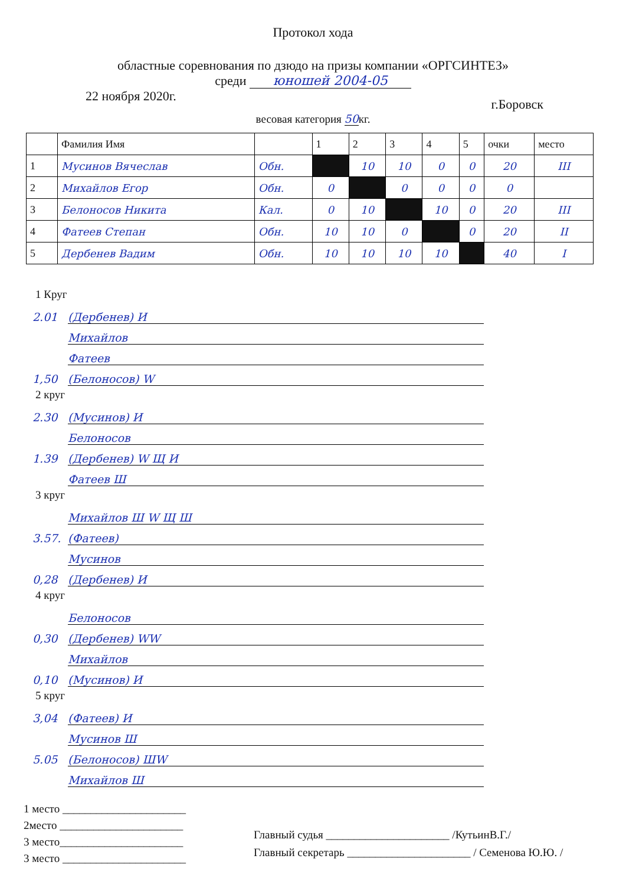Протокол хода
областные соревнования по дзюдо на призы компании «ОРГСИНТЕЗ»
среди юношей 2004-05
22 ноября 2020г. г.Боровск
весовая категория 50кг.
| | Фамилия Имя | | 1 | 2 | 3 | 4 | 5 | очки | место |
| --- | --- | --- | --- | --- | --- | --- | --- | --- | --- |
| 1 | Мусинов Вячеслав | Обн. | | 10 | 10 | 0 | 0 | 20 | III |
| 2 | Михайлов Егор | Обн. | 0 | | 0 | 0 | 0 | 0 | |
| 3 | Белоносов Никита | Кал. | 0 | 10 | | 10 | 0 | 20 | III |
| 4 | Фатеев Степан | Обн. | 10 | 10 | 0 | | 0 | 20 | II |
| 5 | Дербенев Вадим | Обн. | 10 | 10 | 10 | 10 | | 40 | I |
1 Круг
2.01 (Дербенев) И
Михайлов
Фатеев
1,50 (Белоносов) W
2 круг
2.30 (Мусинов) И
Белоносов
1.39 (Дербенев) W Щ И
Фатеев Ш
3 круг
Михайлов Ш W Щ Ш
3.57. (Фатеев)
Мусинов
0,28 (Дербенев) И
4 круг
Белоносов
0,30 (Дербенев) WW
Михайлов
0,10 (Мусинов) И
5 круг
3,04 (Фатеев) И
Мусинов Ш
5.05 (Белоносов) ШW
Михайлов Ш
1 место ______________________
2место ______________________
3 место______________________
3 место ______________________
Главный судья ______________________ /КутьинВ.Г./
Главный секретарь ______________________ / Семенова Ю.Ю. /